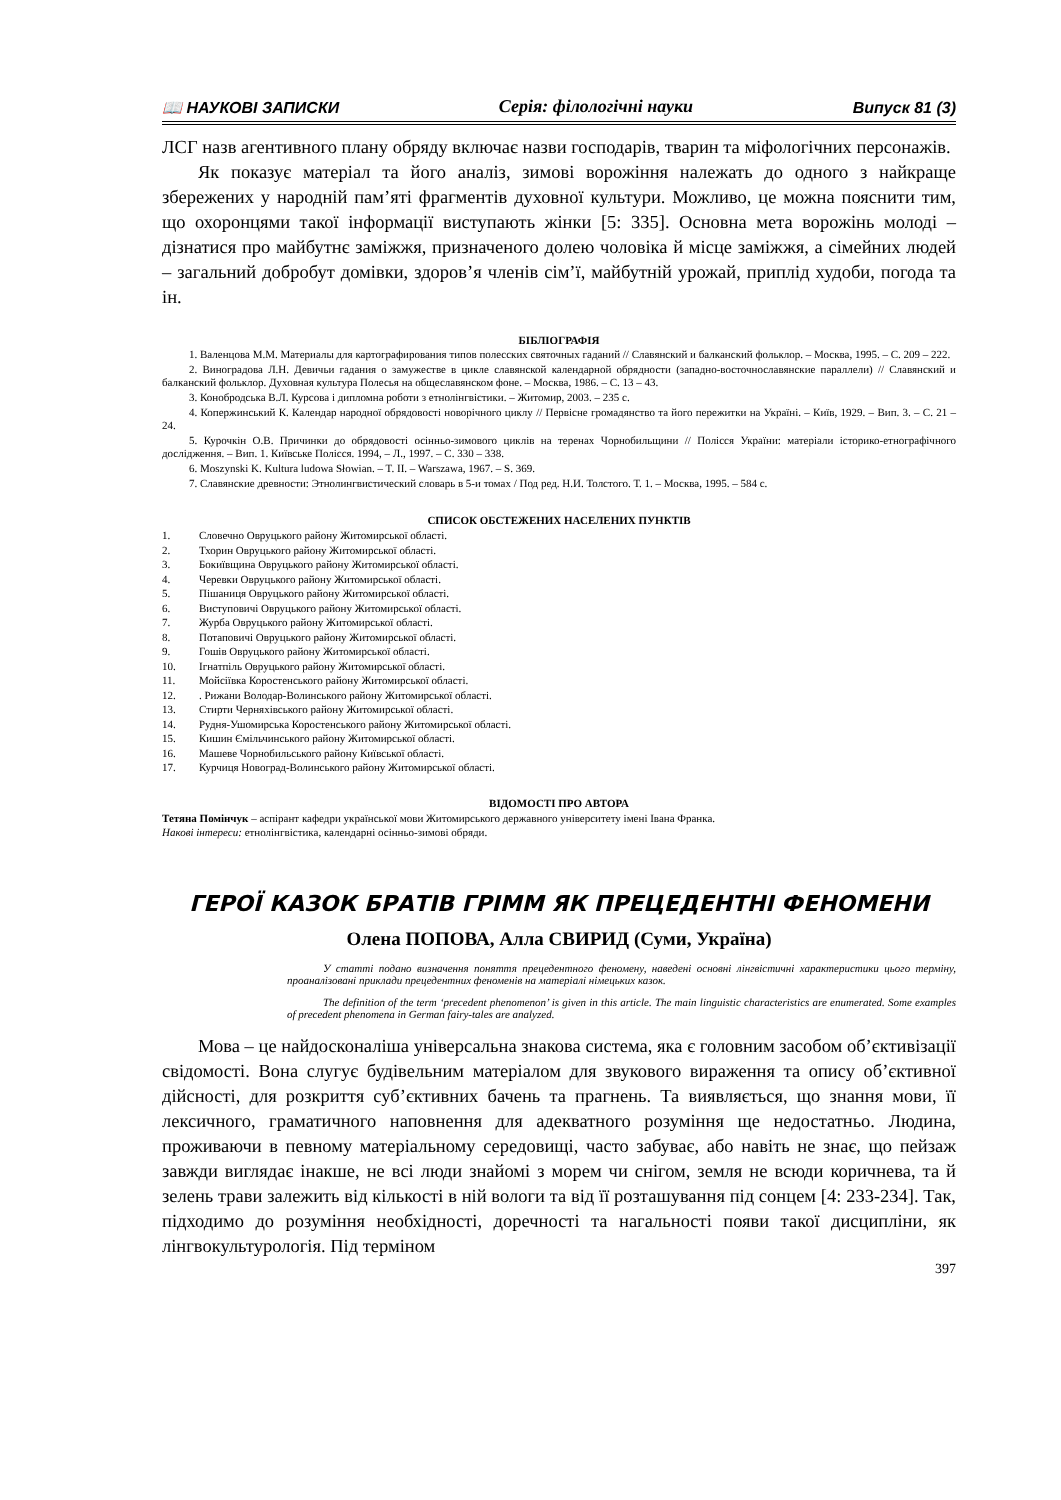📖 НАУКОВІ ЗАПИСКИ Серія: філологічні науки Випуск 81 (3)
ЛСГ назв агентивного плану обряду включає назви господарів, тварин та міфологічних персонажів.
Як показує матеріал та його аналіз, зимові ворожіння належать до одного з найкраще збережених у народній пам’яті фрагментів духовної культури. Можливо, це можна пояснити тим, що охоронцями такої інформації виступають жінки [5: 335]. Основна мета ворожінь молоді – дізнатися про майбутнє заміжжя, призначеного долею чоловіка й місце заміжжя, а сімейних людей – загальний добробут домівки, здоров’я членів сім’ї, майбутній урожай, приплід худоби, погода та ін.
БІБЛІОГРАФІЯ
1. Валенцова М.М. Материалы для картографирования типов полесских святочных гаданий // Славянский и балканский фольклор. – Москва, 1995. – С. 209 – 222.
2. Виноградова Л.Н. Девичьи гадания о замужестве в цикле славянской календарной обрядности (западно-восточнославянские параллели) // Славянский и балканский фольклор. Духовная культура Полесья на общеславянском фоне. – Москва, 1986. – С. 13 – 43.
3. Конобродська В.Л. Курсова і дипломна роботи з етнолінгвістики. – Житомир, 2003. – 235 с.
4. Копержинський К. Календар народної обрядовості новорічного циклу // Первісне громадянство та його пережитки на Україні. – Київ, 1929. – Вип. 3. – С. 21 – 24.
5. Курочкін О.В. Причинки до обрядовості осінньо-зимового циклів на теренах Чорнобильщини // Полісся України: матеріали історико-етнографічного дослідження. – Вип. 1. Київське Полісся. 1994, – Л., 1997. – С. 330 – 338.
6. Moszynski K. Kultura ludowa Słowian. – T. II. – Warszawa, 1967. – S. 369.
7. Славянские древности: Этнолингвистический словарь в 5-и томах / Под ред. Н.И. Толстого. Т. 1. – Москва, 1995. – 584 с.
СПИСОК ОБСТЕЖЕНИХ НАСЕЛЕНИХ ПУНКТІВ
1. Словечно Овруцького району Житомирської області.
2. Тхорин Овруцького району Житомирської області.
3. Бокиївщина Овруцького району Житомирської області.
4. Черевки Овруцького району Житомирської області.
5. Пішаниця Овруцького району Житомирської області.
6. Виступовичі Овруцького району Житомирської області.
7. Журба Овруцького району Житомирської області.
8. Потаповичі Овруцького району Житомирської області.
9. Гошів Овруцького району Житомирської області.
10. Ігнатпіль Овруцького району Житомирської області.
11. Мойсіївка Коростенського району Житомирської області.
12.. Рижани Володар-Волинського району Житомирської області.
13. Стирти Черняхівського району Житомирської області.
14. Рудня-Ушомирська Коростенського району Житомирської області.
15. Кишин Ємільчинського району Житомирської області.
16. Машеве Чорнобильського району Київської області.
17. Курчиця Новоград-Волинського району Житомирської області.
ВІДОМОСТІ ПРО АВТОРА
Тетяна Помінчук – аспірант кафедри української мови Житомирського державного університету імені Івана Франка.
Накові інтереси: етнолінгвістика, календарні осінньо-зимові обряди.
ГЕРОЇ КАЗОК БРАТІВ ГРІММ ЯК ПРЕЦЕДЕНТНІ ФЕНОМЕНИ
Олена ПОПОВА, Алла СВИРИД (Суми, Україна)
У статті подано визначення поняття прецедентного феномену, наведені основні лінгвістичні характеристики цього терміну, проаналізовані приклади прецедентних феноменів на матеріалі німецьких казок.
The definition of the term ‘precedent phenomenon’ is given in this article. The main linguistic characteristics are enumerated. Some examples of precedent phenomena in German fairy-tales are analyzed.
Мова – це найдосконаліша універсальна знакова система, яка є головним засобом об’єктивізації свідомості. Вона слугує будівельним матеріалом для звукового вираження та опису об’єктивної дійсності, для розкриття суб’єктивних бачень та прагнень. Та виявляється, що знання мови, її лексичного, граматичного наповнення для адекватного розуміння ще недостатньо. Людина, проживаючи в певному матеріальному середовищі, часто забуває, або навіть не знає, що пейзаж завжди виглядає інакше, не всі люди знайомі з морем чи снігом, земля не всюди коричнева, та й зелень трави залежить від кількості в ній вологи та від її розташування під сонцем [4: 233-234]. Так, підходимо до розуміння необхідності, доречності та нагальності появи такої дисципліни, як лінгвокультурологія. Під терміном
397